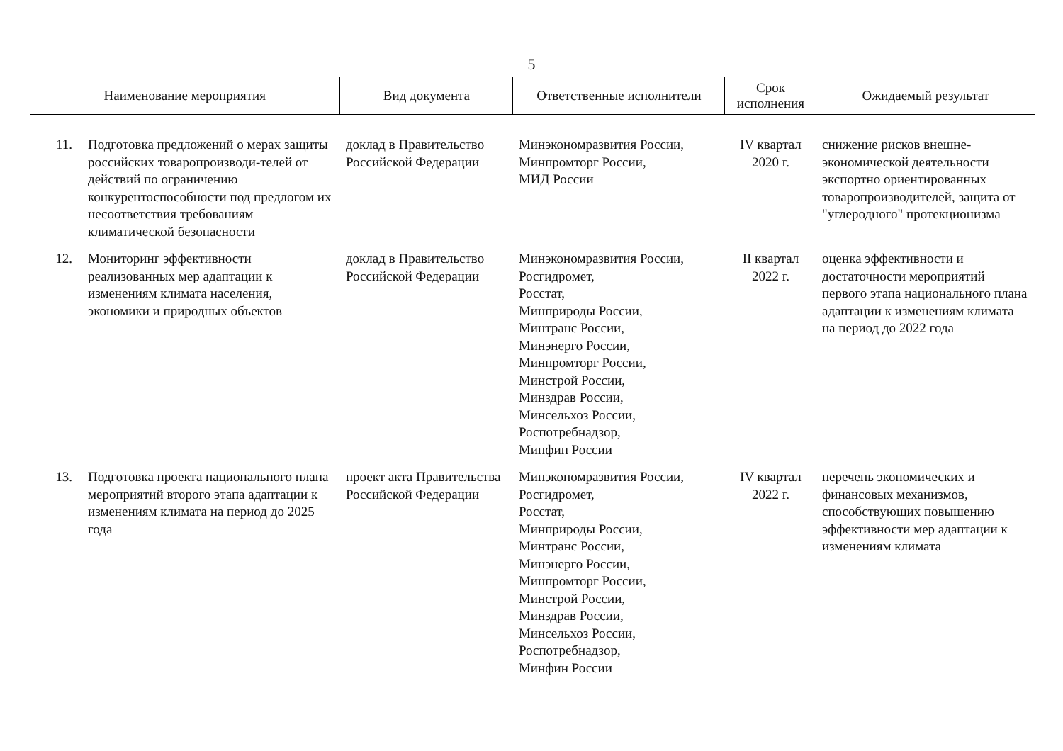5
| Наименование мероприятия | | Вид документа | Ответственные исполнители | Срок исполнения | Ожидаемый результат |
| --- | --- | --- | --- | --- | --- |
| 11. | Подготовка предложений о мерах защиты российских товаропроизводи-телей от действий по ограничению конкурентоспособности под предлогом их несоответствия требованиям климатической безопасности | доклад в Правительство Российской Федерации | Минэкономразвития России, Минпромторг России, МИД России | IV квартал 2020 г. | снижение рисков внешне-экономической деятельности экспортно ориентированных товаропроизводителей, защита от "углеродного" протекционизма |
| 12. | Мониторинг эффективности реализованных мер адаптации к изменениям климата населения, экономики и природных объектов | доклад в Правительство Российской Федерации | Минэкономразвития России, Росгидромет, Росстат, Минприроды России, Минтранс России, Минэнерго России, Минпромторг России, Минстрой России, Минздрав России, Минсельхоз России, Роспотребнадзор, Минфин России | II квартал 2022 г. | оценка эффективности и достаточности мероприятий первого этапа национального плана адаптации к изменениям климата на период до 2022 года |
| 13. | Подготовка проекта национального плана мероприятий второго этапа адаптации к изменениям климата на период до 2025 года | проект акта Правительства Российской Федерации | Минэкономразвития России, Росгидромет, Росстат, Минприроды России, Минтранс России, Минэнерго России, Минпромторг России, Минстрой России, Минздрав России, Минсельхоз России, Роспотребнадзор, Минфин России | IV квартал 2022 г. | перечень экономических и финансовых механизмов, способствующих повышению эффективности мер адаптации к изменениям климата |